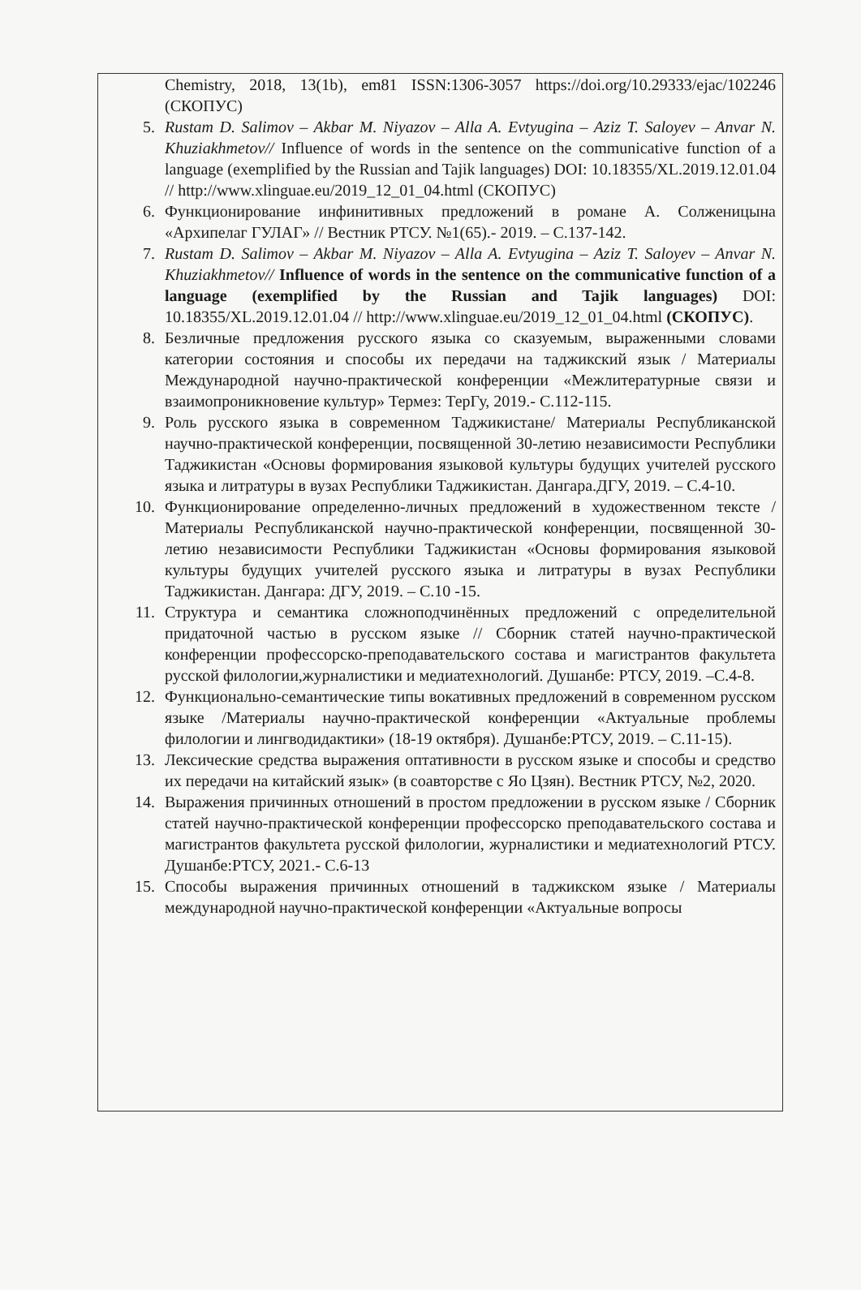Chemistry, 2018, 13(1b), em81 ISSN:1306-3057 https://doi.org/10.29333/ejac/102246 (СКОПУС)
5. Rustam D. Salimov – Akbar M. Niyazov – Alla A. Evtyugina – Aziz T. Saloyev – Anvar N. Khuziakhmetov// Influence of words in the sentence on the communicative function of a language (exemplified by the Russian and Tajik languages) DOI: 10.18355/XL.2019.12.01.04 // http://www.xlinguae.eu/2019_12_01_04.html (СКОПУС)
6. Функционирование инфинитивных предложений в романе А. Солженицына «Архипелаг ГУЛАГ» // Вестник РТСУ. №1(65).- 2019. – С.137-142.
7. Rustam D. Salimov – Akbar M. Niyazov – Alla A. Evtyugina – Aziz T. Saloyev – Anvar N. Khuziakhmetov// Influence of words in the sentence on the communicative function of a language (exemplified by the Russian and Tajik languages) DOI: 10.18355/XL.2019.12.01.04 // http://www.xlinguae.eu/2019_12_01_04.html (СКОПУС).
8. Безличные предложения русского языка со сказуемым, выраженными словами категории состояния и способы их передачи на таджикский язык / Материалы Международной научно-практической конференции «Межлитературные связи и взаимопроникновение культур» Термез: ТерГу, 2019.- С.112-115.
9. Роль русского языка в современном Таджикистане/ Материалы Республиканской научно-практической конференции, посвященной 30-летию независимости Республики Таджикистан «Основы формирования языковой культуры будущих учителей русского языка и литратуры в вузах Республики Таджикистан. Дангара.ДГУ, 2019. – С.4-10.
10. Функционирование определенно-личных предложений в художественном тексте / Материалы Республиканской научно-практической конференции, посвященной 30-летию независимости Республики Таджикистан «Основы формирования языковой культуры будущих учителей русского языка и литратуры в вузах Республики Таджикистан. Дангара: ДГУ, 2019. – С.10 -15.
11. Структура и семантика сложноподчинённых предложений с определительной придаточной частью в русском языке // Сборник статей научно-практической конференции профессорско-преподавательского состава и магистрантов факультета русской филологии,журналистики и медиатехнологий. Душанбе: РТСУ, 2019. –С.4-8.
12. Функционально-семантические типы вокативных предложений в современном русском языке /Материалы научно-практической конференции «Актуальные проблемы филологии и лингводидактики» (18-19 октября). Душанбе:РТСУ, 2019. – С.11-15).
13. Лексические средства выражения оптативности в русском языке и способы и средство их передачи на китайский язык» (в соавторстве с Яо Цзян). Вестник РТСУ, №2, 2020.
14. Выражения причинных отношений в простом предложении в русском языке / Сборник статей научно-практической конференции профессорско преподавательского состава и магистрантов факультета русской филологии, журналистики и медиатехнологий РТСУ. Душанбе:РТСУ, 2021.- С.6-13
15. Способы выражения причинных отношений в таджикском языке / Материалы международной научно-практической конференции «Актуальные вопросы